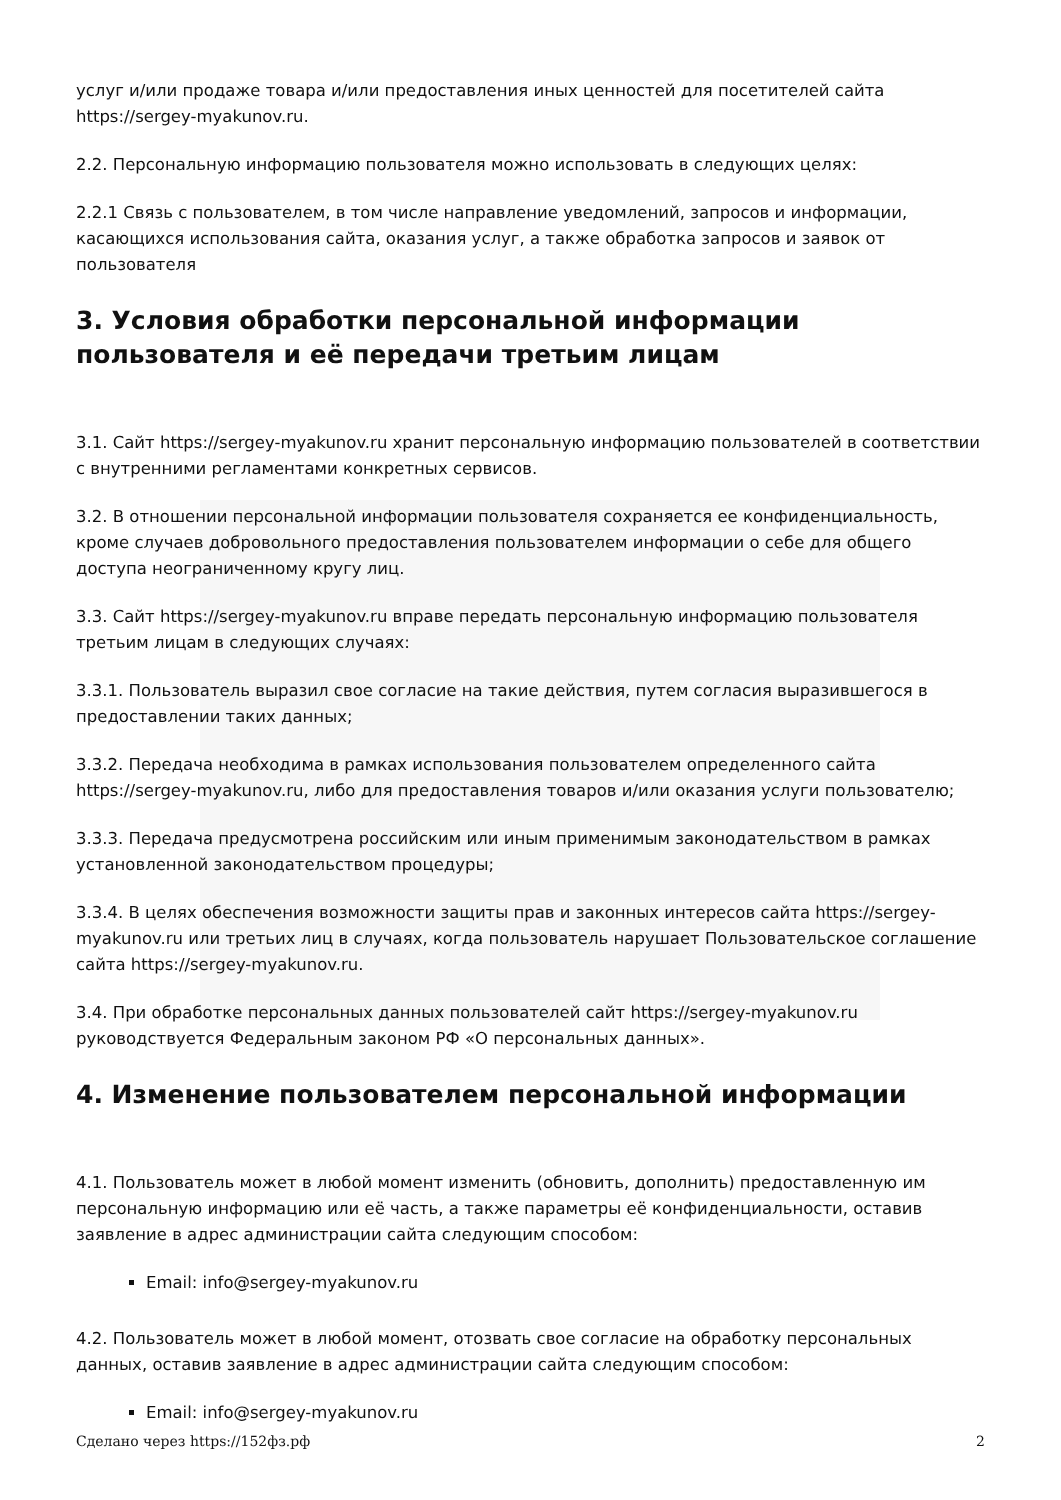услуг и/или продаже товара и/или предоставления иных ценностей для посетителей сайта https://sergey-myakunov.ru.
2.2. Персональную информацию пользователя можно использовать в следующих целях:
2.2.1 Связь с пользователем, в том числе направление уведомлений, запросов и информации, касающихся использования сайта, оказания услуг, а также обработка запросов и заявок от пользователя
3. Условия обработки персональной информации пользователя и её передачи третьим лицам
3.1. Сайт https://sergey-myakunov.ru хранит персональную информацию пользователей в соответствии с внутренними регламентами конкретных сервисов.
3.2. В отношении персональной информации пользователя сохраняется ее конфиденциальность, кроме случаев добровольного предоставления пользователем информации о себе для общего доступа неограниченному кругу лиц.
3.3. Сайт https://sergey-myakunov.ru вправе передать персональную информацию пользователя третьим лицам в следующих случаях:
3.3.1. Пользователь выразил свое согласие на такие действия, путем согласия выразившегося в предоставлении таких данных;
3.3.2. Передача необходима в рамках использования пользователем определенного сайта https://sergey-myakunov.ru, либо для предоставления товаров и/или оказания услуги пользователю;
3.3.3. Передача предусмотрена российским или иным применимым законодательством в рамках установленной законодательством процедуры;
3.3.4. В целях обеспечения возможности защиты прав и законных интересов сайта https://sergey-myakunov.ru или третьих лиц в случаях, когда пользователь нарушает Пользовательское соглашение сайта https://sergey-myakunov.ru.
3.4. При обработке персональных данных пользователей сайт https://sergey-myakunov.ru руководствуется Федеральным законом РФ «О персональных данных».
4. Изменение пользователем персональной информации
4.1. Пользователь может в любой момент изменить (обновить, дополнить) предоставленную им персональную информацию или её часть, а также параметры её конфиденциальности, оставив заявление в адрес администрации сайта следующим способом:
Email: info@sergey-myakunov.ru
4.2. Пользователь может в любой момент, отозвать свое согласие на обработку персональных данных, оставив заявление в адрес администрации сайта следующим способом:
Email: info@sergey-myakunov.ru
Сделано через https://152фз.рф 2